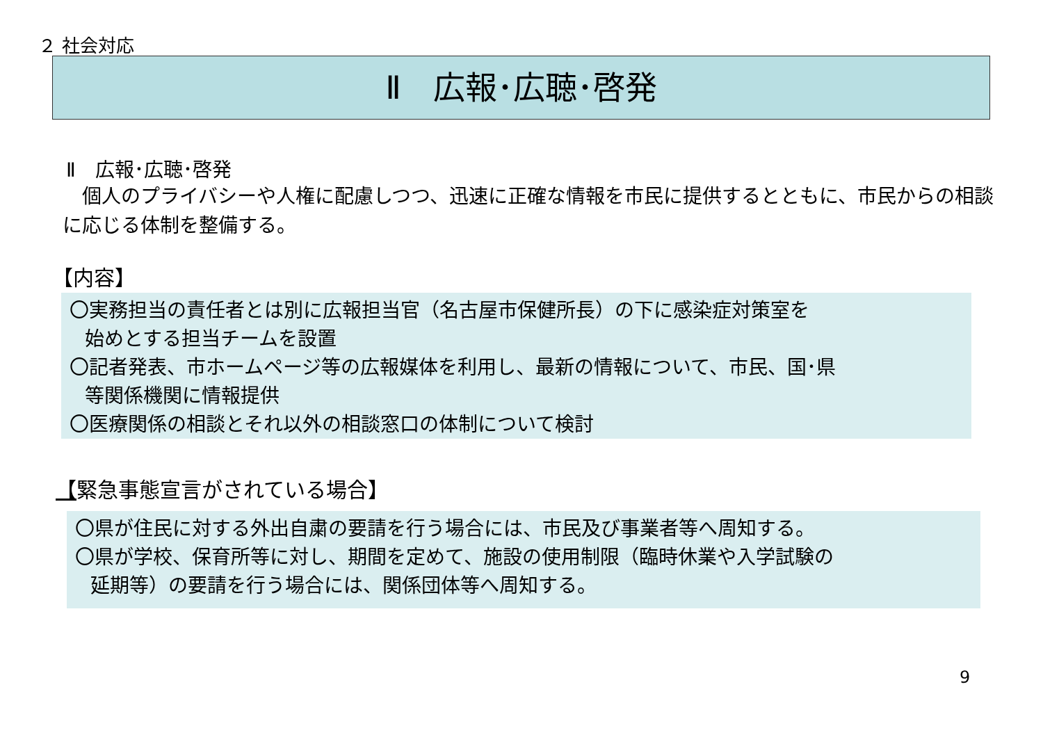２ 社会対応
Ⅱ　広報･広聴･啓発
Ⅱ　広報･広聴･啓発
　個人のプライバシーや人権に配慮しつつ、迅速に正確な情報を市民に提供するとともに、市民からの相談に応じる体制を整備する。
【内容】
〇実務担当の責任者とは別に広報担当官（名古屋市保健所長）の下に感染症対策室を
始めとする担当チームを設置
〇記者発表、市ホームページ等の広報媒体を利用し、最新の情報について、市民、国･県
等関係機関に情報提供
〇医療関係の相談とそれ以外の相談窓口の体制について検討
【緊急事態宣言がされている場合】
〇県が住民に対する外出自粛の要請を行う場合には、市民及び事業者等へ周知する。
〇県が学校、保育所等に対し、期間を定めて、施設の使用制限（臨時休業や入学試験の
延期等）の要請を行う場合には、関係団体等へ周知する。
9